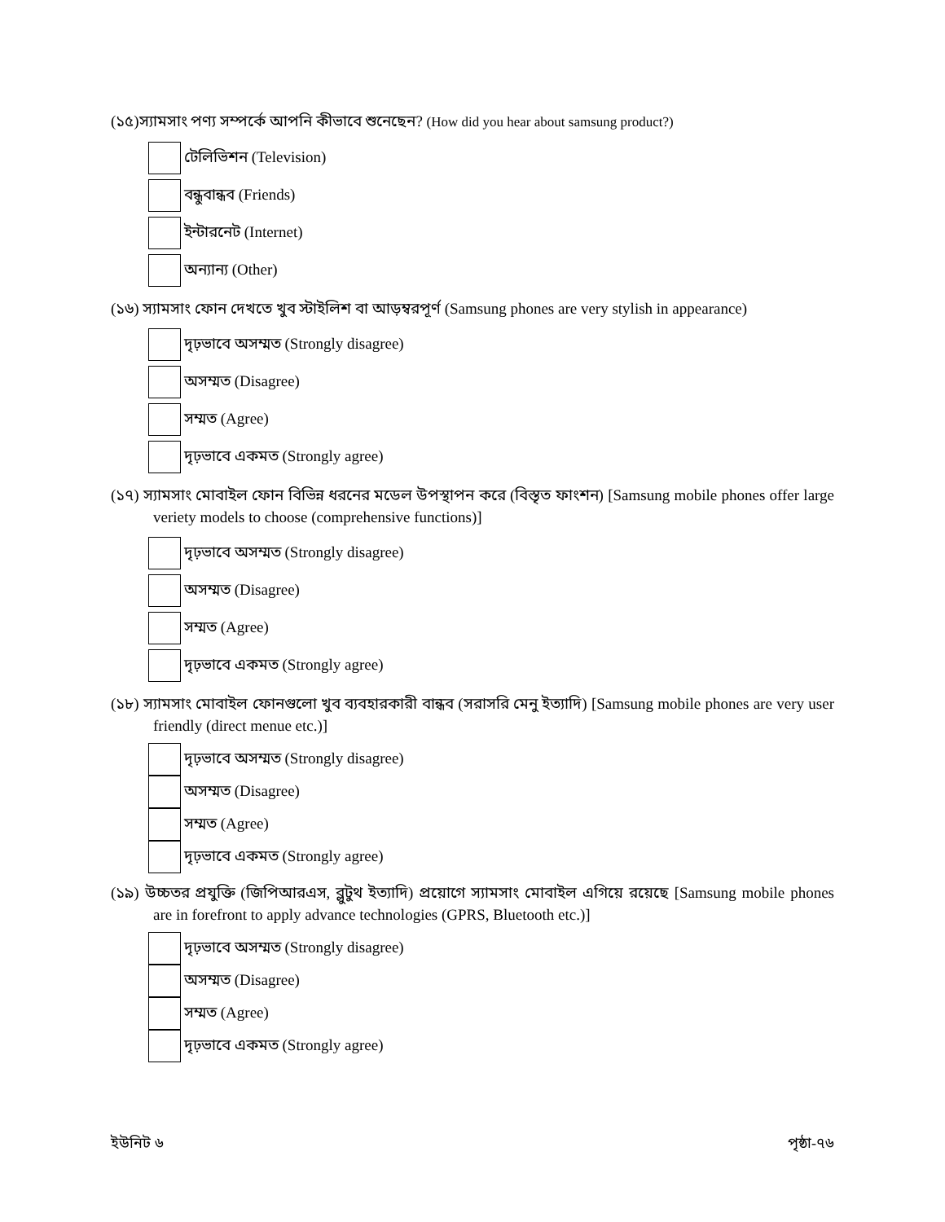(১৫)স্যামসাং পণ্য সম্পর্কে আপনি কীভাবে শুনেছেন? (How did you hear about samsung product?)
টেলিভিশন (Television)
বন্ধুবান্ধব (Friends)
ইন্টারনেট (Internet)
অন্যান্য (Other)
(১৬) স্যামসাং ফোন দেখতে খুব স্টাইলিশ বা আড়ম্বরপূর্ণ (Samsung phones are very stylish in appearance)
দৃঢ়ভাবে অসম্মত (Strongly disagree)
অসম্মত (Disagree)
সম্মত (Agree)
দৃঢ়ভাবে একমত (Strongly agree)
(১৭) স্যামসাং মোবাইল ফোন বিভিন্ন ধরনের মডেল উপস্থাপন করে (বিস্তৃত ফাংশন) [Samsung mobile phones offer large veriety models to choose (comprehensive functions)]
দৃঢ়ভাবে অসম্মত (Strongly disagree)
অসম্মত (Disagree)
সম্মত (Agree)
দৃঢ়ভাবে একমত (Strongly agree)
(১৮) স্যামসাং মোবাইল ফোনগুলো খুব ব্যবহারকারী বান্ধব (সরাসরি মেনু ইত্যাদি) [Samsung mobile phones are very user friendly (direct menue etc.)]
দৃঢ়ভাবে অসম্মত (Strongly disagree)
অসম্মত (Disagree)
সম্মত (Agree)
দৃঢ়ভাবে একমত (Strongly agree)
(১৯) উচ্চতর প্রযুক্তি (জিপিআরএস, ব্লুটুথ ইত্যাদি) প্রয়োগে স্যামসাং মোবাইল এগিয়ে রয়েছে [Samsung mobile phones are in forefront to apply advance technologies (GPRS, Bluetooth etc.)]
দৃঢ়ভাবে অসম্মত (Strongly disagree)
অসম্মত (Disagree)
সম্মত (Agree)
দৃঢ়ভাবে একমত (Strongly agree)
ইউনিট ৬ পৃষ্ঠা-৭৬